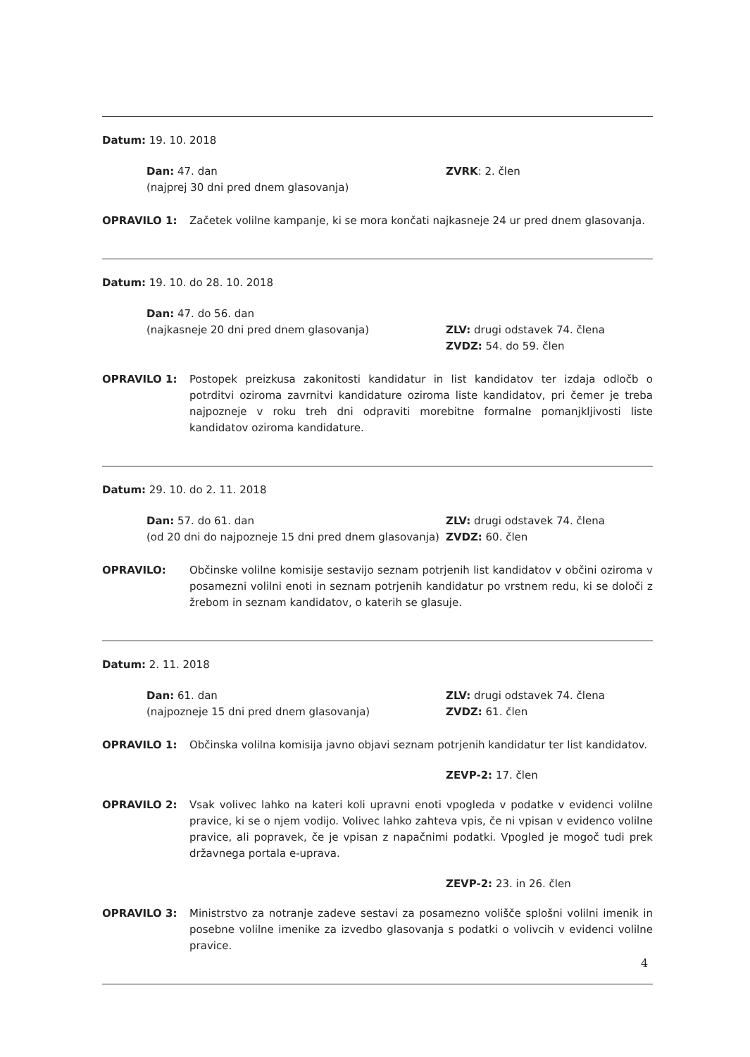Datum: 19. 10. 2018
Dan: 47. dan
(najprej 30 dni pred dnem glasovanja)
ZVRK: 2. člen
OPRAVILO 1: Začetek volilne kampanje, ki se mora končati najkasneje 24 ur pred dnem glasovanja.
Datum: 19. 10. do 28. 10. 2018
Dan: 47. do 56. dan
(najkasneje 20 dni pred dnem glasovanja)
ZLV: drugi odstavek 74. člena
ZVDZ: 54. do 59. člen
OPRAVILO 1: Postopek preizkusa zakonitosti kandidatur in list kandidatov ter izdaja odločb o potrditvi oziroma zavrnitvi kandidature oziroma liste kandidatov, pri čemer je treba najpozneje v roku treh dni odpraviti morebitne formalne pomanjkljivosti liste kandidatov oziroma kandidature.
Datum: 29. 10. do 2. 11. 2018
Dan: 57. do 61. dan
(od 20 dni do najpozneje 15 dni pred dnem glasovanja)
ZLV: drugi odstavek 74. člena
ZVDZ: 60. člen
OPRAVILO: Občinske volilne komisije sestavijo seznam potrjenih list kandidatov v občini oziroma v posamezni volilni enoti in seznam potrjenih kandidatur po vrstnem redu, ki se določi z žrebom in seznam kandidatov, o katerih se glasuje.
Datum: 2. 11. 2018
Dan: 61. dan
(najpozneje 15 dni pred dnem glasovanja)
ZLV: drugi odstavek 74. člena
ZVDZ: 61. člen
OPRAVILO 1: Občinska volilna komisija javno objavi seznam potrjenih kandidatur ter list kandidatov.
ZEVP-2: 17. člen
OPRAVILO 2: Vsak volivec lahko na kateri koli upravni enoti vpogleda v podatke v evidenci volilne pravice, ki se o njem vodijo. Volivec lahko zahteva vpis, če ni vpisan v evidenco volilne pravice, ali popravek, če je vpisan z napačnimi podatki. Vpogled je mogoč tudi prek državnega portala e-uprava.
ZEVP-2: 23. in 26. člen
OPRAVILO 3: Ministrstvo za notranje zadeve sestavi za posamezno volišče splošni volilni imenik in posebne volilne imenike za izvedbo glasovanja s podatki o volivcih v evidenci volilne pravice.
4